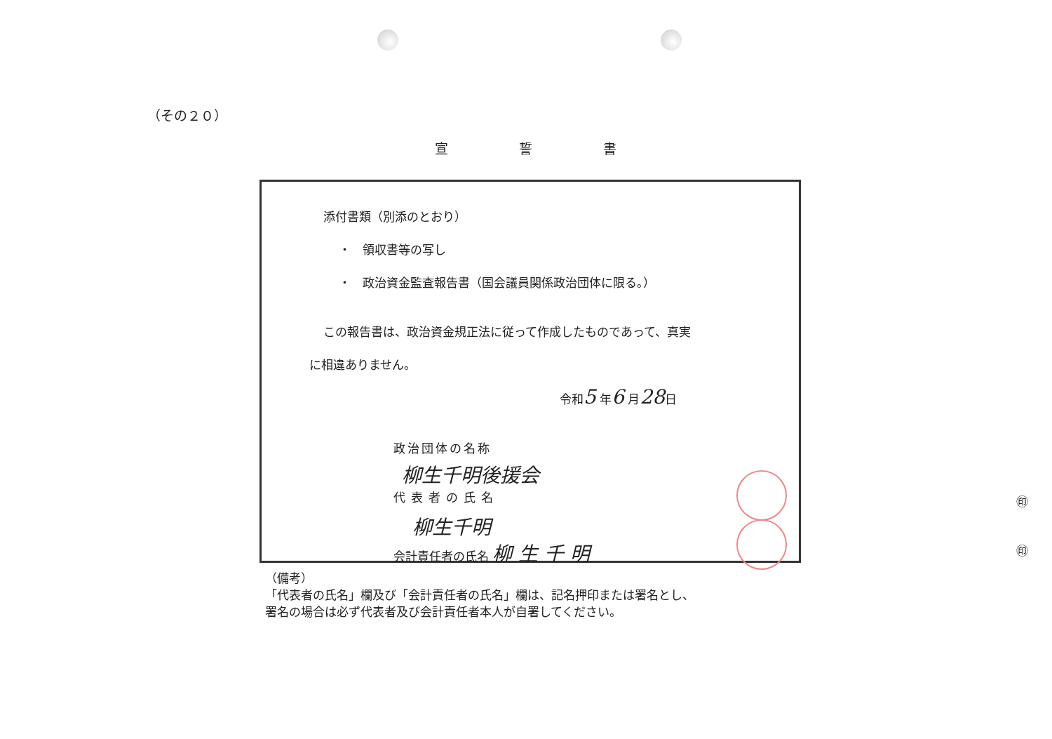（その２０）
宣 誓 書
添付書類（別添のとおり）
・　領収書等の写し
・　政治資金監査報告書（国会議員関係政治団体に限る。）
この報告書は、政治資金規正法に従って作成したものであって、真実
に相違ありません。
令和5 年6 月28日
政治団体の名称
柳生千明後援会
代表者の氏名
柳生千明
会計責任者の氏名 柳 生 千 明
㊞
㊞
（備考）
「代表者の氏名」欄及び「会計責任者の氏名」欄は、記名押印または署名とし、
署名の場合は必ず代表者及び会計責任者本人が自署してください。